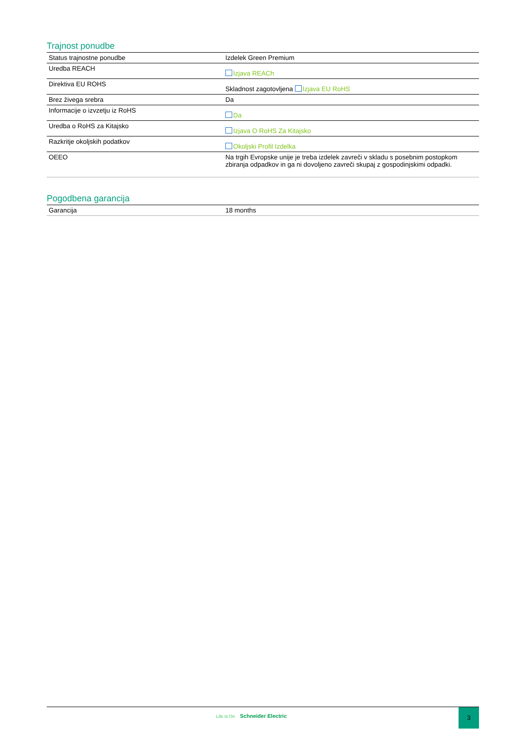Trajnost ponudbe
| Status trajnostne ponudbe | Izdelek Green Premium |
| Uredba REACH | Izjava REACh |
| Direktiva EU ROHS | Skladnost zagotovljena Izjava EU RoHS |
| Brez živega srebra | Da |
| Informacije o izvzetju iz RoHS | Da |
| Uredba o RoHS za Kitajsko | Izjava O RoHS Za Kitajsko |
| Razkritje okoljskih podatkov | Okoljski Profil Izdelka |
| OEEO | Na trgih Evropske unije je treba izdelek zavreči v skladu s posebnim postopkom zbiranja odpadkov in ga ni dovoljeno zavreči skupaj z gospodinjskimi odpadki. |
Pogodbena garancija
| Garancija | 18 months |
Life Is On Schneider Electric
3